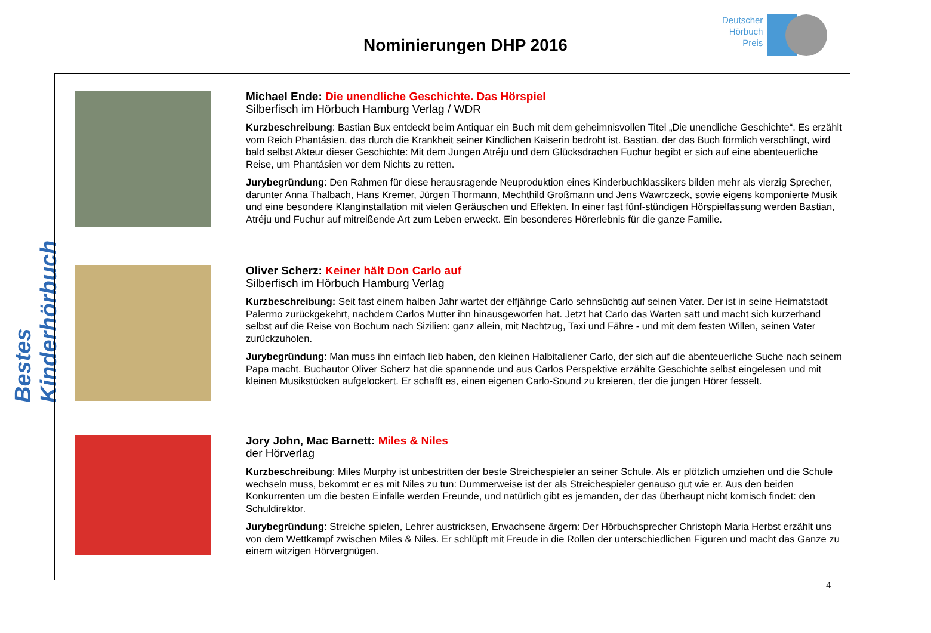Deutscher
Hörbuch
Preis
Nominierungen DHP 2016
Bestes Kinderhörbuch
| | Michael Ende: Die unendliche Geschichte. Das Hörspiel Silberfisch im Hörbuch Hamburg Verlag / WDR Kurzbeschreibung : Bastian Bux entdeckt beim Antiquar ein Buch mit dem geheimnisvollen Titel „Die unendliche Geschichte“. Es erzählt vom Reich Phantásien, das durch die Krankheit seiner Kindlichen Kaiserin bedroht ist. Bastian, der das Buch förmlich verschlingt, wird bald selbst Akteur dieser Geschichte: Mit dem Jungen Atréju und dem Glücksdrachen Fuchur begibt er sich auf eine abenteuerliche Reise, um Phantásien vor dem Nichts zu retten. Jurybegründung : Den Rahmen für diese herausragende Neuproduktion eines Kinderbuchklassikers bilden mehr als vierzig Sprecher, darunter Anna Thalbach, Hans Kremer, Jürgen Thormann, Mechthild Großmann und Jens Wawrczeck, sowie eigens komponierte Musik und eine besondere Klanginstallation mit vielen Geräuschen und Effekten. In einer fast fünf-stündigen Hörspielfassung werden Bastian, Atréju und Fuchur auf mitreißende Art zum Leben erweckt. Ein besonderes Hörerlebnis für die ganze Familie. |
| | Oliver Scherz: Keiner hält Don Carlo auf Silberfisch im Hörbuch Hamburg Verlag Kurzbeschreibung: Seit fast einem halben Jahr wartet der elfjährige Carlo sehnsüchtig auf seinen Vater. Der ist in seine Heimatstadt Palermo zurückgekehrt, nachdem Carlos Mutter ihn hinausgeworfen hat. Jetzt hat Carlo das Warten satt und macht sich kurzerhand selbst auf die Reise von Bochum nach Sizilien: ganz allein, mit Nachtzug, Taxi und Fähre - und mit dem festen Willen, seinen Vater zurückzuholen. Jurybegründung : Man muss ihn einfach lieb haben, den kleinen Halbitaliener Carlo, der sich auf die abenteuerliche Suche nach seinem Papa macht. Buchautor Oliver Scherz hat die spannende und aus Carlos Perspektive erzählte Geschichte selbst eingelesen und mit kleinen Musikstücken aufgelockert. Er schafft es, einen eigenen Carlo-Sound zu kreieren, der die jungen Hörer fesselt. |
| | Jory John, Mac Barnett: Miles & Niles der Hörverlag Kurzbeschreibung : Miles Murphy ist unbestritten der beste Streichespieler an seiner Schule. Als er plötzlich umziehen und die Schule wechseln muss, bekommt er es mit Niles zu tun: Dummerweise ist der als Streichespieler genauso gut wie er. Aus den beiden Konkurrenten um die besten Einfälle werden Freunde, und natürlich gibt es jemanden, der das überhaupt nicht komisch findet: den Schuldirektor. Jurybegründung : Streiche spielen, Lehrer austricksen, Erwachsene ärgern: Der Hörbuchsprecher Christoph Maria Herbst erzählt uns von dem Wettkampf zwischen Miles & Niles. Er schlüpft mit Freude in die Rollen der unterschiedlichen Figuren und macht das Ganze zu einem witzigen Hörvergnügen. |
4